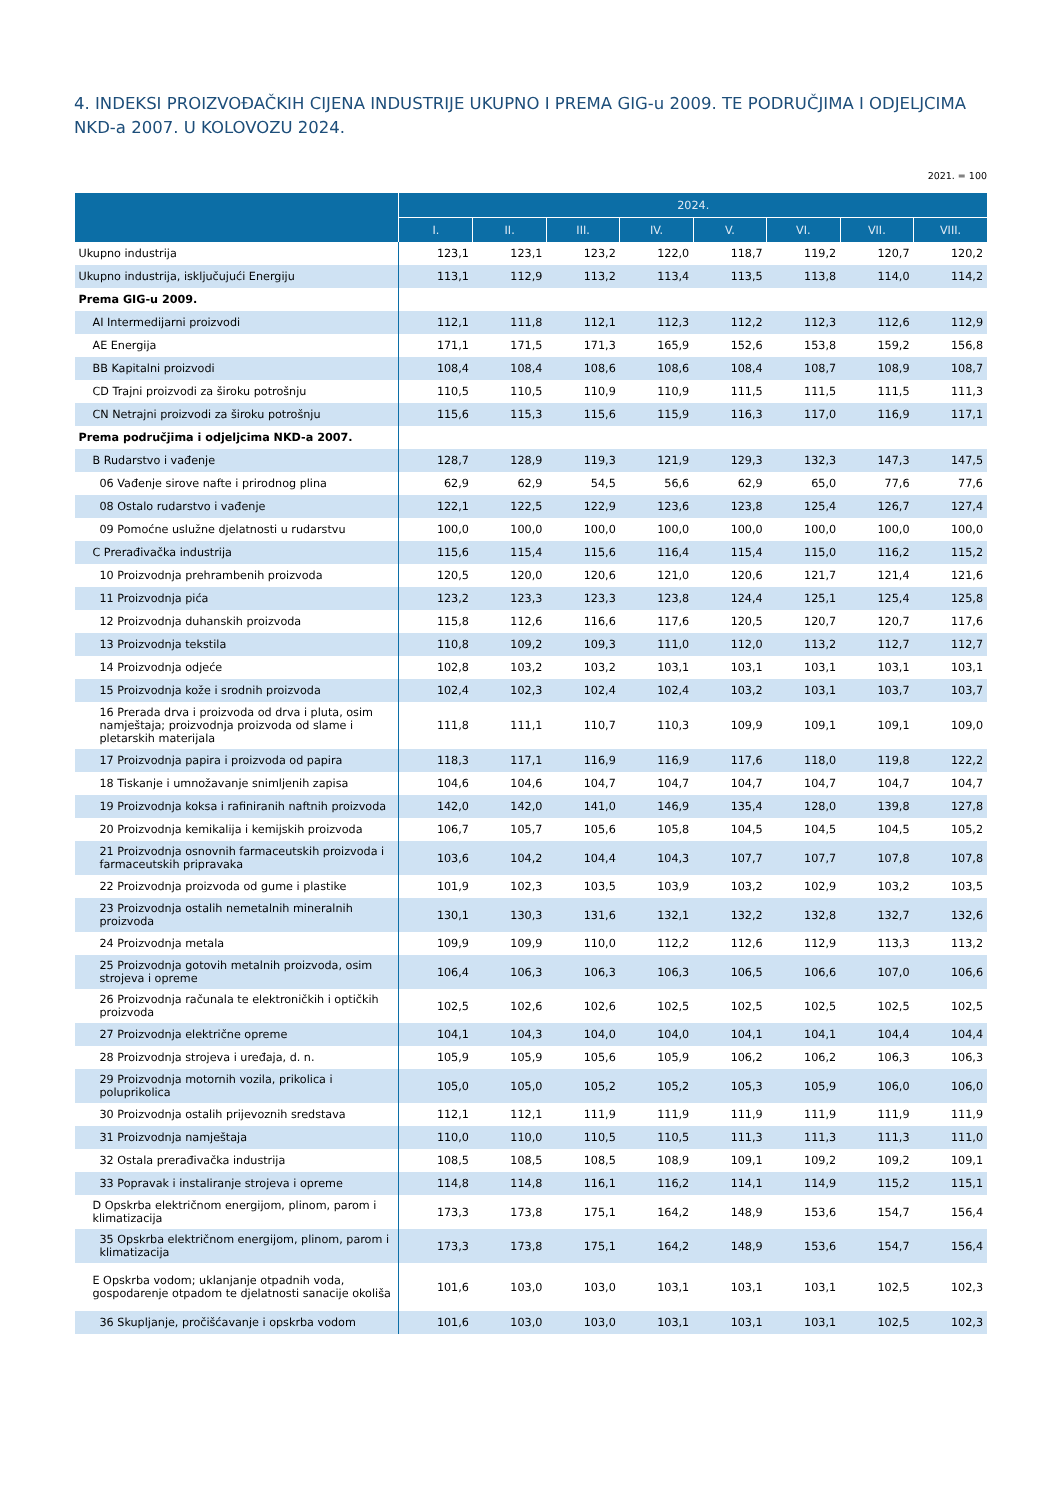4. INDEKSI PROIZVOĐAČKIH CIJENA INDUSTRIJE UKUPNO I PREMA GIG-u 2009. TE PODRUČJIMA I ODJELJCIMA NKD-a 2007. U KOLOVOZU 2024.
2021. = 100
| | 2024. | | | | | | | |
| --- | --- | --- | --- | --- | --- | --- | --- | --- |
| | I. | II. | III. | IV. | V. | VI. | VII. | VIII. |
| Ukupno industrija | 123,1 | 123,1 | 123,2 | 122,0 | 118,7 | 119,2 | 120,7 | 120,2 |
| Ukupno industrija, isključujući Energiju | 113,1 | 112,9 | 113,2 | 113,4 | 113,5 | 113,8 | 114,0 | 114,2 |
| Prema GIG-u 2009. | | | | | | | | |
| AI Intermedijarni proizvodi | 112,1 | 111,8 | 112,1 | 112,3 | 112,2 | 112,3 | 112,6 | 112,9 |
| AE Energija | 171,1 | 171,5 | 171,3 | 165,9 | 152,6 | 153,8 | 159,2 | 156,8 |
| BB Kapitalni proizvodi | 108,4 | 108,4 | 108,6 | 108,6 | 108,4 | 108,7 | 108,9 | 108,7 |
| CD Trajni proizvodi za široku potrošnju | 110,5 | 110,5 | 110,9 | 110,9 | 111,5 | 111,5 | 111,5 | 111,3 |
| CN Netrajni proizvodi za široku potrošnju | 115,6 | 115,3 | 115,6 | 115,9 | 116,3 | 117,0 | 116,9 | 117,1 |
| Prema područjima i odjeljcima NKD-a 2007. | | | | | | | | |
| B Rudarstvo i vađenje | 128,7 | 128,9 | 119,3 | 121,9 | 129,3 | 132,3 | 147,3 | 147,5 |
| 06 Vađenje sirove nafte i prirodnog plina | 62,9 | 62,9 | 54,5 | 56,6 | 62,9 | 65,0 | 77,6 | 77,6 |
| 08 Ostalo rudarstvo i vađenje | 122,1 | 122,5 | 122,9 | 123,6 | 123,8 | 125,4 | 126,7 | 127,4 |
| 09 Pomoćne uslužne djelatnosti u rudarstvu | 100,0 | 100,0 | 100,0 | 100,0 | 100,0 | 100,0 | 100,0 | 100,0 |
| C Prerađivačka industrija | 115,6 | 115,4 | 115,6 | 116,4 | 115,4 | 115,0 | 116,2 | 115,2 |
| 10 Proizvodnja prehrambenih proizvoda | 120,5 | 120,0 | 120,6 | 121,0 | 120,6 | 121,7 | 121,4 | 121,6 |
| 11 Proizvodnja pića | 123,2 | 123,3 | 123,3 | 123,8 | 124,4 | 125,1 | 125,4 | 125,8 |
| 12 Proizvodnja duhanskih proizvoda | 115,8 | 112,6 | 116,6 | 117,6 | 120,5 | 120,7 | 120,7 | 117,6 |
| 13 Proizvodnja tekstila | 110,8 | 109,2 | 109,3 | 111,0 | 112,0 | 113,2 | 112,7 | 112,7 |
| 14 Proizvodnja odjeće | 102,8 | 103,2 | 103,2 | 103,1 | 103,1 | 103,1 | 103,1 | 103,1 |
| 15 Proizvodnja kože i srodnih proizvoda | 102,4 | 102,3 | 102,4 | 102,4 | 103,2 | 103,1 | 103,7 | 103,7 |
| 16 Prerada drva i proizvoda od drva i pluta, osim namještaja; proizvodnja proizvoda od slame i pletarskih materijala | 111,8 | 111,1 | 110,7 | 110,3 | 109,9 | 109,1 | 109,1 | 109,0 |
| 17 Proizvodnja papira i proizvoda od papira | 118,3 | 117,1 | 116,9 | 116,9 | 117,6 | 118,0 | 119,8 | 122,2 |
| 18 Tiskanje i umnožavanje snimljenih zapisa | 104,6 | 104,6 | 104,7 | 104,7 | 104,7 | 104,7 | 104,7 | 104,7 |
| 19 Proizvodnja koksa i rafiniranih naftnih proizvoda | 142,0 | 142,0 | 141,0 | 146,9 | 135,4 | 128,0 | 139,8 | 127,8 |
| 20 Proizvodnja kemikalija i kemijskih proizvoda | 106,7 | 105,7 | 105,6 | 105,8 | 104,5 | 104,5 | 104,5 | 105,2 |
| 21 Proizvodnja osnovnih farmaceutskih proizvoda i farmaceutskih pripravaka | 103,6 | 104,2 | 104,4 | 104,3 | 107,7 | 107,7 | 107,8 | 107,8 |
| 22 Proizvodnja proizvoda od gume i plastike | 101,9 | 102,3 | 103,5 | 103,9 | 103,2 | 102,9 | 103,2 | 103,5 |
| 23 Proizvodnja ostalih nemetalnih mineralnih proizvoda | 130,1 | 130,3 | 131,6 | 132,1 | 132,2 | 132,8 | 132,7 | 132,6 |
| 24 Proizvodnja metala | 109,9 | 109,9 | 110,0 | 112,2 | 112,6 | 112,9 | 113,3 | 113,2 |
| 25 Proizvodnja gotovih metalnih proizvoda, osim strojeva i opreme | 106,4 | 106,3 | 106,3 | 106,3 | 106,5 | 106,6 | 107,0 | 106,6 |
| 26 Proizvodnja računala te elektroničkih i optičkih proizvoda | 102,5 | 102,6 | 102,6 | 102,5 | 102,5 | 102,5 | 102,5 | 102,5 |
| 27 Proizvodnja električne opreme | 104,1 | 104,3 | 104,0 | 104,0 | 104,1 | 104,1 | 104,4 | 104,4 |
| 28 Proizvodnja strojeva i uređaja, d. n. | 105,9 | 105,9 | 105,6 | 105,9 | 106,2 | 106,2 | 106,3 | 106,3 |
| 29 Proizvodnja motornih vozila, prikolica i poluprikolica | 105,0 | 105,0 | 105,2 | 105,2 | 105,3 | 105,9 | 106,0 | 106,0 |
| 30 Proizvodnja ostalih prijevoznih sredstava | 112,1 | 112,1 | 111,9 | 111,9 | 111,9 | 111,9 | 111,9 | 111,9 |
| 31 Proizvodnja namještaja | 110,0 | 110,0 | 110,5 | 110,5 | 111,3 | 111,3 | 111,3 | 111,0 |
| 32 Ostala prerađivačka industrija | 108,5 | 108,5 | 108,5 | 108,9 | 109,1 | 109,2 | 109,2 | 109,1 |
| 33 Popravak i instaliranje strojeva i opreme | 114,8 | 114,8 | 116,1 | 116,2 | 114,1 | 114,9 | 115,2 | 115,1 |
| D Opskrba električnom energijom, plinom, parom i klimatizacija | 173,3 | 173,8 | 175,1 | 164,2 | 148,9 | 153,6 | 154,7 | 156,4 |
| 35 Opskrba električnom energijom, plinom, parom i klimatizacija | 173,3 | 173,8 | 175,1 | 164,2 | 148,9 | 153,6 | 154,7 | 156,4 |
| E Opskrba vodom; uklanjanje otpadnih voda, gospodarenje otpadom te djelatnosti sanacije okoliša | 101,6 | 103,0 | 103,0 | 103,1 | 103,1 | 103,1 | 102,5 | 102,3 |
| 36 Skupljanje, pročišćavanje i opskrba vodom | 101,6 | 103,0 | 103,0 | 103,1 | 103,1 | 103,1 | 102,5 | 102,3 |